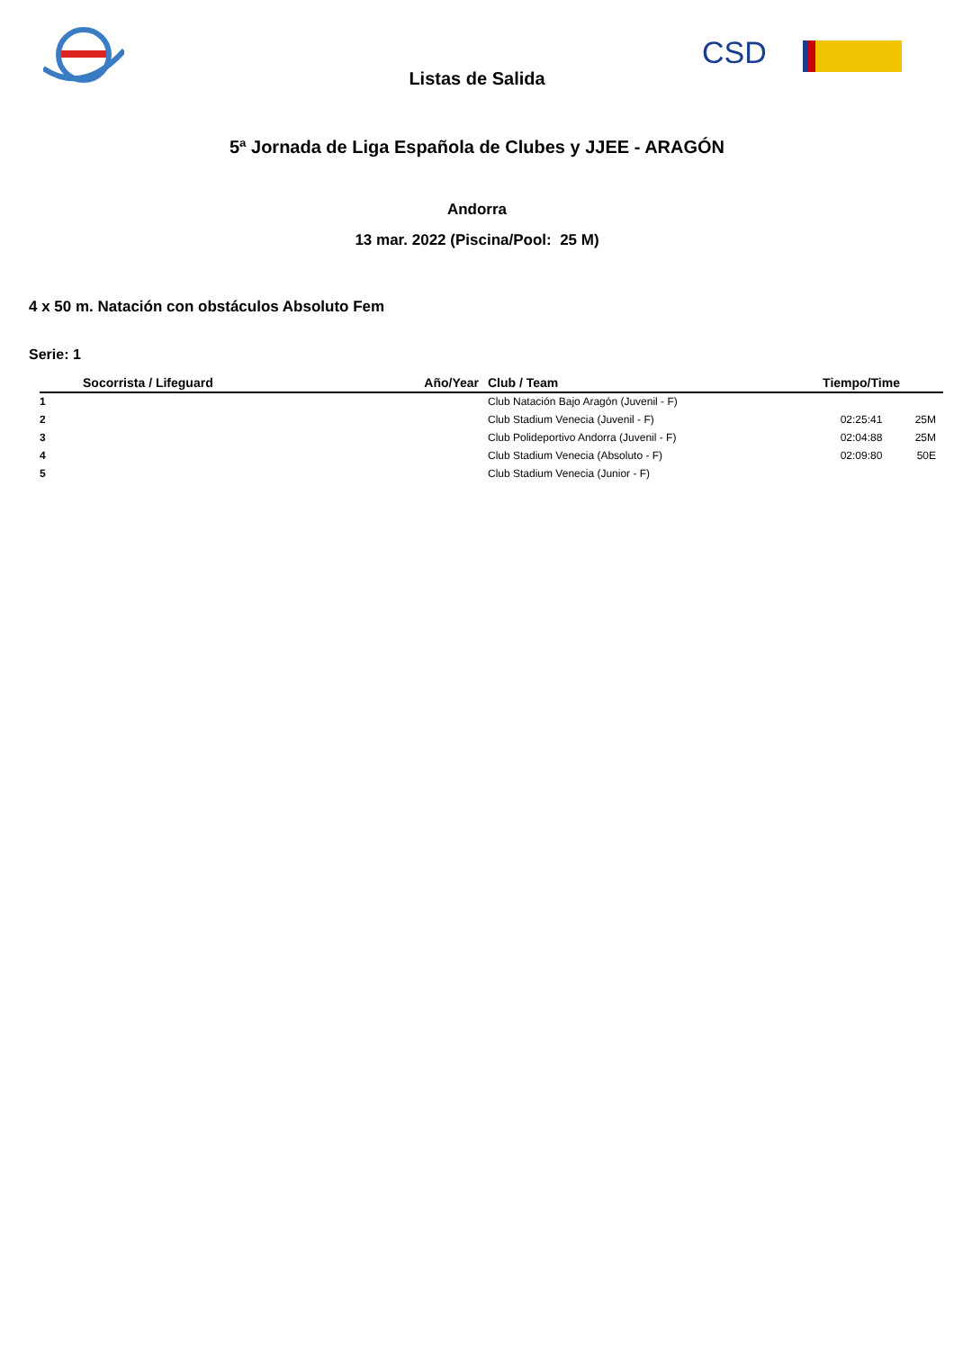CSD
Listas de Salida
5ª Jornada de Liga Española de Clubes y JJEE - ARAGÓN
Andorra
13 mar. 2022 (Piscina/Pool: 25 M)
4 x 50 m. Natación con obstáculos Absoluto Fem
Serie: 1
| | Socorrista / Lifeguard | Año/Year | Club / Team | Tiempo/Time | |
| --- | --- | --- | --- | --- | --- |
| 1 | | | Club Natación Bajo Aragón (Juvenil - F) | | |
| 2 | | | Club Stadium Venecia (Juvenil - F) | 02:25:41 | 25M |
| 3 | | | Club Polideportivo Andorra (Juvenil - F) | 02:04:88 | 25M |
| 4 | | | Club Stadium Venecia (Absoluto - F) | 02:09:80 | 50E |
| 5 | | | Club Stadium Venecia (Junior - F) | | |